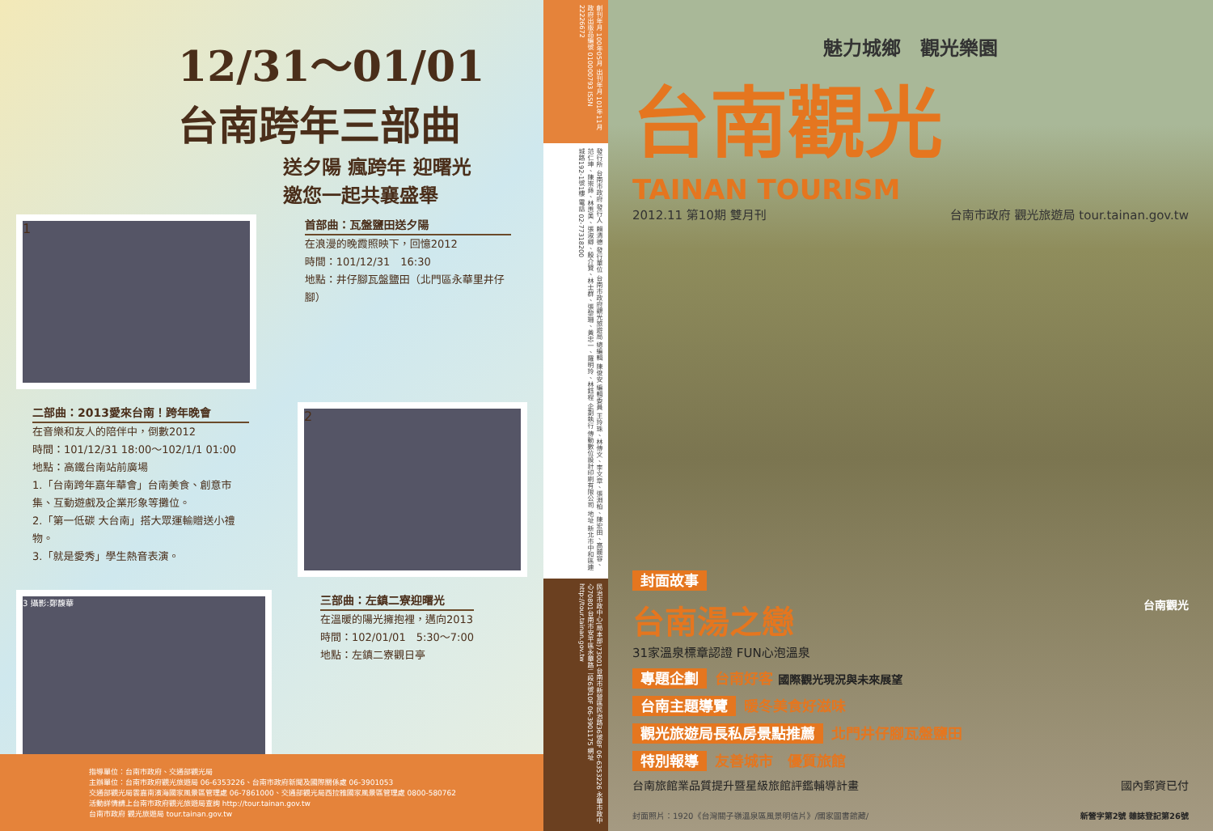12/31～01/01
台南跨年三部曲
送夕陽 瘋跨年 迎曙光
邀您一起共襄盛舉
1
首部曲：瓦盤鹽田送夕陽
在浪漫的晚霞照映下，回憶2012
時間：101/12/31　16:30
地點：井仔腳瓦盤鹽田（北門區永華里井仔腳）
二部曲：2013愛來台南！跨年晚會
在音樂和友人的陪伴中，倒數2012
時間：101/12/31 18:00～102/1/1 01:00
地點：高鐵台南站前廣場
1.「台南跨年嘉年華會」台南美食、創意市集、互動遊戲及企業形象等攤位。
2.「第一低碳 大台南」搭大眾運輸贈送小禮物。
3.「就是愛秀」學生熱音表演。
2
3 攝影:鄭馥華
三部曲：左鎮二寮迎曙光
在溫暖的陽光擁抱裡，邁向2013
時間：102/01/01　5:30～7:00
地點：左鎮二寮觀日亭
指導單位：台南市政府、交通部觀光局
主辦單位：台南市政府觀光旅遊局 06-6353226、台南市政府新聞及國際關係處 06-3901053
交通部觀光局雲嘉南濱海國家風景區管理處 06-7861000、交通部觀光局西拉雅國家風景區管理處 0800-580762
活動詳情請上台南市政府觀光旅遊局查詢 http://tour.tainan.gov.tw
台南市政府 觀光旅遊局 tour.tainan.gov.tw
創刊年月 100年05月 出刊年月 101年11月 政府出版品編號 010000793 ISSN 22226672
發行所 台南市政府 發行人 賴清德 發行單位 台南市政府觀光旅遊局 總編輯 陳俊安 編輯委員 王玲珠、林傳文、李文章、張淵柏、陳宏田、高麗容、范仁坤、陳崇彝、林惠美、張淑卿、殷介賢、林士群、張黎珊、黃忠一、羅明玲、林鈺程 企劃執行 傳動數位設計印刷有限公司 地址 新北市中和區連城路192-1號1樓 電話 02-77318200
民治市政中心(局本部)73001台南市新營區民治路36號8F 06-6353226 永華市政中心70801台南市安平區永華路二段6號10F 06-3901175 網址 http://tour.tainan.gov.tw
魅力城鄉　觀光樂園
台南觀光
TAINAN TOURISM
2012.11 第10期 雙月刊　台南市政府 觀光旅遊局 tour.tainan.gov.tw
封面故事
台南湯之戀 台南觀光
31家溫泉標章認證 FUN心泡溫泉
專題企劃 台南好客 國際觀光現況與未來展望
台南主題導覽 暖冬美食好滋味
觀光旅遊局長私房景點推薦 北門井仔腳瓦盤鹽田
特別報導 友善城市　優質旅館
台南旅館業品質提升暨星級旅館評鑑輔導計畫 國內郵資已付
封面照片：1920《台灣關子嶺溫泉區風景明信片》/國家圖書館藏/ 新營字第2號 雜誌登記第26號